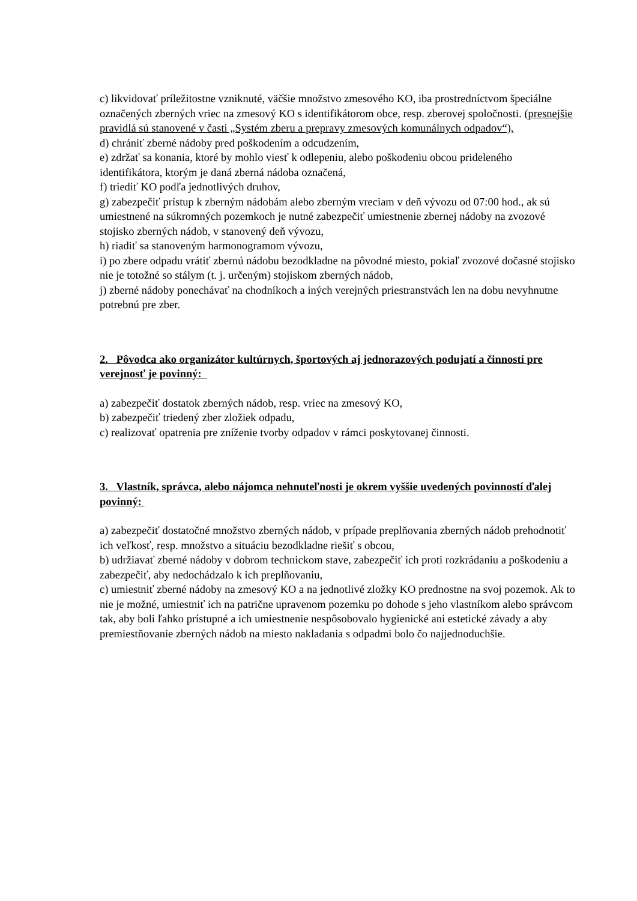c) likvidovať príležitostne vzniknuté, väčšie množstvo zmesového KO, iba prostredníctvom špeciálne označených zberných vriec na zmesový KO s identifikátorom obce, resp. zberovej spoločnosti. (presnejšie pravidlá sú stanovené v časti „Systém zberu a prepravy zmesových komunálnych odpadov“),
d) chrániť zberné nádoby pred poškodením a odcudzením,
e) zdržať sa konania, ktoré by mohlo viesť k odlepeniu, alebo poškodeniu obcou prideleného identifikátora, ktorým je daná zberná nádoba označená,
f) triediť KO podľa jednotlivých druhov,
g) zabezpečiť prístup k zberným nádobám alebo zberným vreciam v deň vývozu od 07:00 hod., ak sú umiestnené na súkromných pozemkoch je nutné zabezpečiť umiestnenie zbernej nádoby na zvozové stojisko zberných nádob, v stanovený deň vývozu,
h) riadiť sa stanoveným harmonogramom vývozu,
i) po zbere odpadu vrátiť zbernú nádobu bezodkladne na pôvodné miesto, pokiaľ zvozové dočasné stojisko nie je totožné so stálym (t. j. určeným) stojiskom zberných nádob,
j) zberné nádoby ponechávať na chodníkoch a iných verejných priestranstvách len na dobu nevyhnutne potrebnú pre zber.
2. Pôvodca ako organizátor kultúrnych, športových aj jednorazových podujatí a činností pre verejnosť je povinný:
a) zabezpečiť dostatok zberných nádob, resp. vriec na zmesový KO,
b) zabezpečiť triedený zber zložiek odpadu,
c) realizovať opatrenia pre zníženie tvorby odpadov v rámci poskytovanej činnosti.
3. Vlastník, správca, alebo nájomca nehnuteľnosti je okrem vyššie uvedených povinností ďalej povinný:
a) zabezpečiť dostatočné množstvo zberných nádob, v prípade preplňovania zberných nádob prehodnotiť ich veľkosť, resp. množstvo a situáciu bezodkladne riešiť s obcou,
b) udržiavať zberné nádoby v dobrom technickom stave, zabezpečiť ich proti rozkrádaniu a poškodeniu a zabezpečiť, aby nedochádzalo k ich preplňovaniu,
c) umiestniť zberné nádoby na zmesový KO a na jednotlivé zložky KO prednostne na svoj pozemok. Ak to nie je možné, umiestniť ich na patrične upravenom pozemku po dohode s jeho vlastníkom alebo správcom tak, aby boli ľahko prístupné a ich umiestnenie nespôsobovalo hygienické ani estetické závady a aby premiestňovanie zberných nádob na miesto nakladania s odpadmi bolo čo najjednoduchšie.